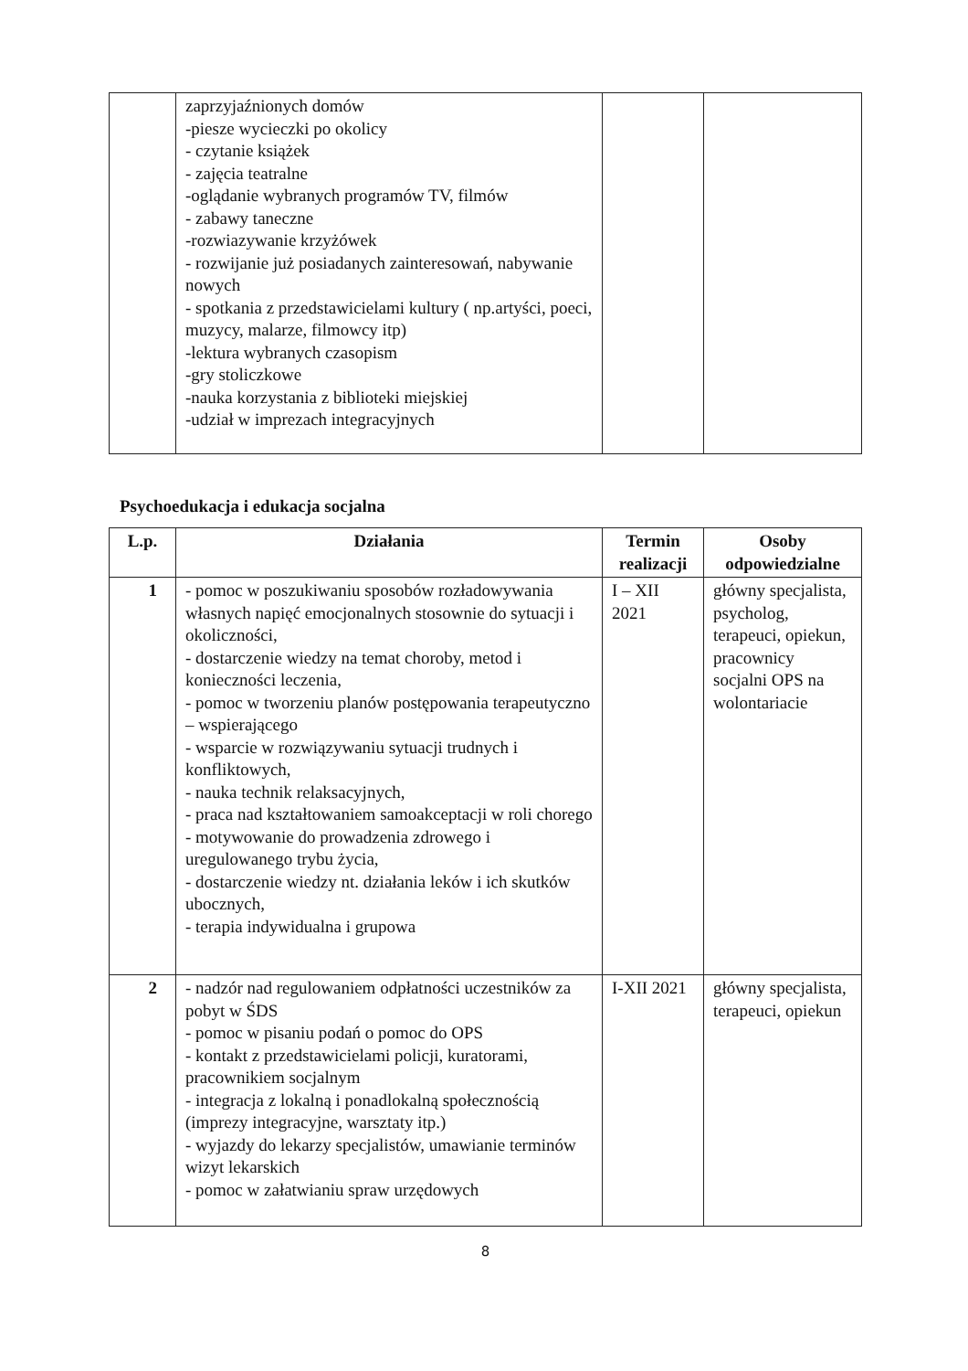| | zaprzyjaźnionych domów -piesze wycieczki po okolicy - czytanie książek - zajęcia teatralne -oglądanie wybranych programów TV, filmów - zabawy taneczne -rozwiazywanie krzyżówek - rozwijanie już posiadanych zainteresowań, nabywanie nowych - spotkania z przedstawicielami kultury ( np.artyści, poeci, muzycy, malarze, filmowcy itp) -lektura wybranych czasopism -gry stoliczkowe -nauka korzystania z biblioteki miejskiej -udział w imprezach integracyjnych | | |
Psychoedukacja i edukacja socjalna
| L.p. | Działania | Termin realizacji | Osoby odpowiedzialne |
| --- | --- | --- | --- |
| 1 | - pomoc w poszukiwaniu sposobów rozładowywania własnych napięć emocjonalnych stosownie do sytuacji i okoliczności, - dostarczenie wiedzy na temat choroby, metod i konieczności leczenia, - pomoc w tworzeniu planów postępowania terapeutyczno – wspierającego - wsparcie w rozwiązywaniu sytuacji trudnych i konfliktowych, - nauka technik relaksacyjnych, - praca nad kształtowaniem samoakceptacji w roli chorego - motywowanie do prowadzenia zdrowego i uregulowanego trybu życia, - dostarczenie wiedzy nt. działania leków i ich skutków ubocznych, - terapia indywidualna i grupowa | I – XII 2021 | główny specjalista, psycholog, terapeuci, opiekun, pracownicy socjalni OPS na wolontariacie |
| 2 | - nadzór nad regulowaniem odpłatności uczestników za pobyt w ŚDS - pomoc w pisaniu podań o pomoc do OPS - kontakt z przedstawicielami policji, kuratorami, pracownikiem socjalnym - integracja z lokalną i ponadlokalną społecznością (imprezy integracyjne, warsztaty itp.) - wyjazdy do lekarzy specjalistów, umawianie terminów wizyt lekarskich - pomoc w załatwianiu spraw urzędowych | I-XII 2021 | główny specjalista, terapeuci, opiekun |
8